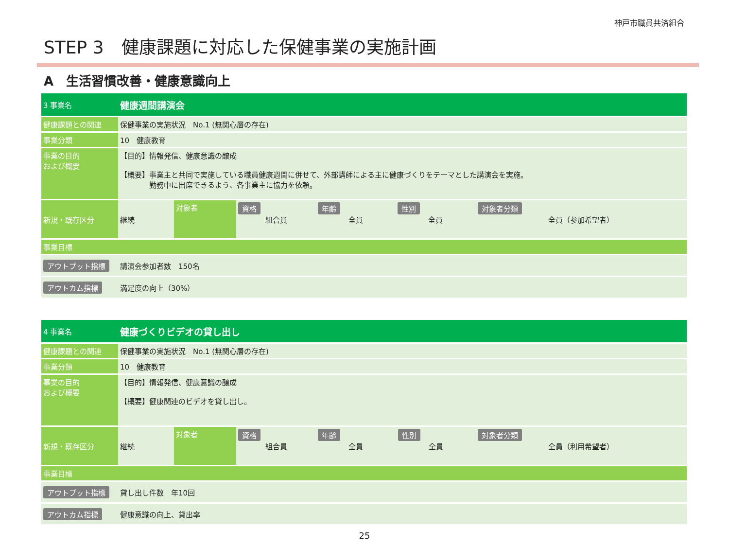神戸市職員共済組合
STEP 3　健康課題に対応した保健事業の実施計画
A　生活習慣改善・健康意識向上
| 3 事業名 | 健康週間講演会 | | | | | |
| 健康課題との関連 | 保健事業の実施状況 No.1 (無関心層の存在) | | | | | |
| 事業分類 | 10 健康教育 | | | | | |
| 事業の目的 および概要 | 【目的】情報発信、健康意識の醸成 【概要】事業主と共同で実施している職員健康週間に併せて、外部講師による主に健康づくりをテーマとした講演会を実施。 勤務中に出席できるよう、各事業主に協力を依頼。 | | | | | |
| 新規・既存区分 | 継続 | 対象者 | 資格 組合員 | 年齢 全員 | 性別 全員 | 対象者分類 全員（参加希望者） |
| 事業目標 | | | | | | |
| アウトプット指標 | 講演会参加者数 150名 | | | | | |
| アウトカム指標 | 満足度の向上（30%） | | | | | |
| 4 事業名 | 健康づくりビデオの貸し出し | | | | | |
| 健康課題との関連 | 保健事業の実施状況 No.1 (無関心層の存在) | | | | | |
| 事業分類 | 10 健康教育 | | | | | |
| 事業の目的 および概要 | 【目的】情報発信、健康意識の醸成 【概要】健康関連のビデオを貸し出し。 | | | | | |
| 新規・既存区分 | 継続 | 対象者 | 資格 組合員 | 年齢 全員 | 性別 全員 | 対象者分類 全員（利用希望者） |
| 事業目標 | | | | | | |
| アウトプット指標 | 貸し出し件数 年10回 | | | | | |
| アウトカム指標 | 健康意識の向上、貸出率 | | | | | |
25